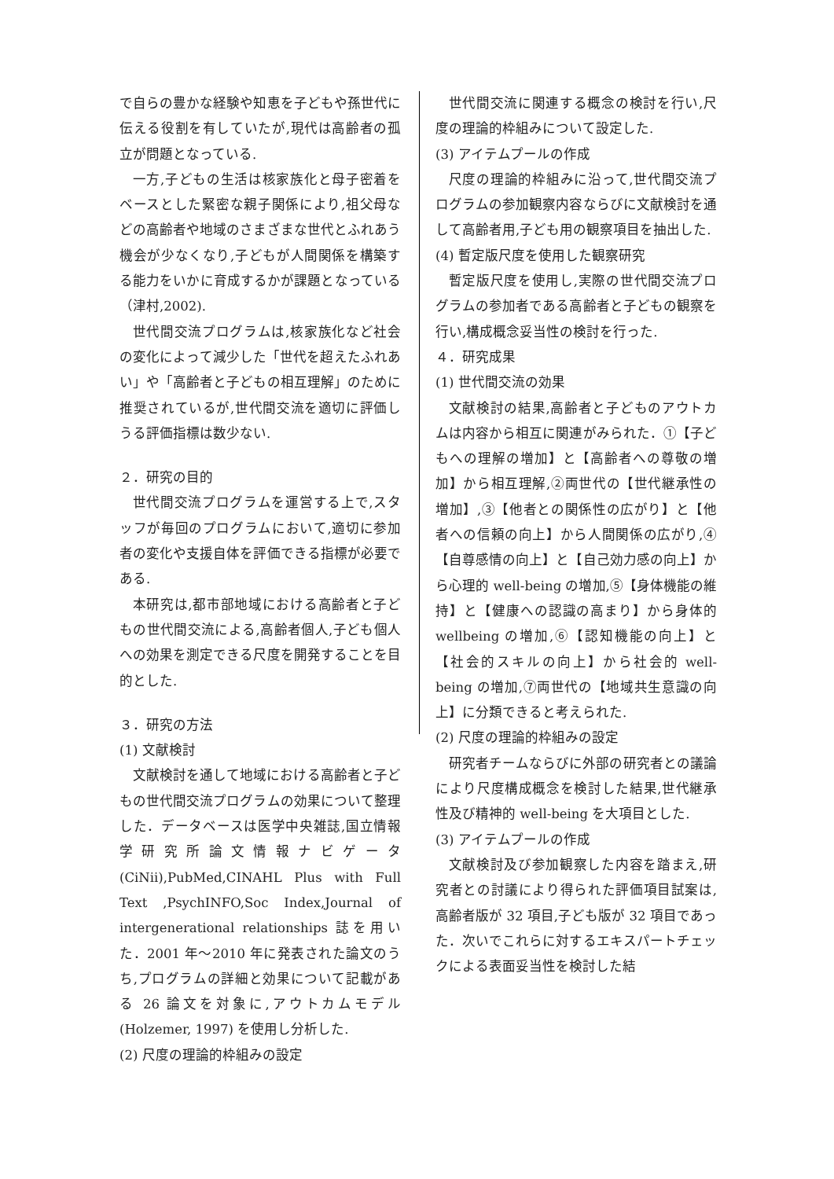で自らの豊かな経験や知恵を子どもや孫世代に伝える役割を有していたが,現代は高齢者の孤立が問題となっている.
一方,子どもの生活は核家族化と母子密着をベースとした緊密な親子関係により,祖父母などの高齢者や地域のさまざまな世代とふれあう機会が少なくなり,子どもが人間関係を構築する能力をいかに育成するかが課題となっている（津村,2002).
世代間交流プログラムは,核家族化など社会の変化によって減少した「世代を超えたふれあい」や「高齢者と子どもの相互理解」のために推奨されているが,世代間交流を適切に評価しうる評価指標は数少ない.
２．研究の目的
世代間交流プログラムを運営する上で,スタッフが毎回のプログラムにおいて,適切に参加者の変化や支援自体を評価できる指標が必要である.
本研究は,都市部地域における高齢者と子どもの世代間交流による,高齢者個人,子ども個人への効果を測定できる尺度を開発することを目的とした.
３．研究の方法
(1) 文献検討
文献検討を通して地域における高齢者と子どもの世代間交流プログラムの効果について整理した．データベースは医学中央雑誌,国立情報学研究所論文情報ナビゲータ(CiNii),PubMed,CINAHL Plus with Full Text ,PsychINFO,Soc Index,Journal of intergenerational relationships 誌を用いた．2001 年～2010 年に発表された論文のうち,プログラムの詳細と効果について記載がある 26 論文を対象に,アウトカムモデル (Holzemer, 1997) を使用し分析した.
(2) 尺度の理論的枠組みの設定
世代間交流に関連する概念の検討を行い,尺度の理論的枠組みについて設定した.
(3) アイテムプールの作成
尺度の理論的枠組みに沿って,世代間交流プログラムの参加観察内容ならびに文献検討を通して高齢者用,子ども用の観察項目を抽出した.
(4) 暫定版尺度を使用した観察研究
暫定版尺度を使用し,実際の世代間交流プログラムの参加者である高齢者と子どもの観察を行い,構成概念妥当性の検討を行った.
４．研究成果
(1) 世代間交流の効果
文献検討の結果,高齢者と子どものアウトカムは内容から相互に関連がみられた．①【子どもへの理解の増加】と【高齢者への尊敬の増加】から相互理解,②両世代の【世代継承性の増加】,③【他者との関係性の広がり】と【他者への信頼の向上】から人間関係の広がり,④【自尊感情の向上】と【自己効力感の向上】から心理的 well-being の増加,⑤【身体機能の維持】と【健康への認識の高まり】から身体的 wellbeing の増加,⑥【認知機能の向上】と【社会的スキルの向上】から社会的 well-being の増加,⑦両世代の【地域共生意識の向上】に分類できると考えられた.
(2) 尺度の理論的枠組みの設定
研究者チームならびに外部の研究者との議論により尺度構成概念を検討した結果,世代継承性及び精神的 well-being を大項目とした.
(3) アイテムプールの作成
文献検討及び参加観察した内容を踏まえ,研究者との討議により得られた評価項目試案は,高齢者版が 32 項目,子ども版が 32 項目であった．次いでこれらに対するエキスパートチェックによる表面妥当性を検討した結